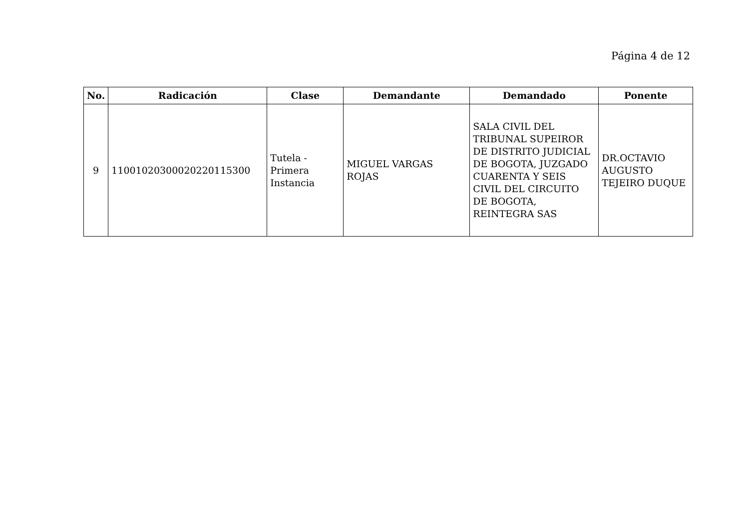Página 4 de 12
| No. | Radicación | Clase | Demandante | Demandado | Ponente |
| --- | --- | --- | --- | --- | --- |
| 9 | 11001020300020220115300 | Tutela - Primera Instancia | MIGUEL VARGAS ROJAS | SALA CIVIL DEL TRIBUNAL SUPEIROR DE DISTRITO JUDICIAL DE BOGOTA, JUZGADO CUARENTA Y SEIS CIVIL DEL CIRCUITO DE BOGOTA, REINTEGRA SAS | DR.OCTAVIO AUGUSTO TEJEIRO DUQUE |